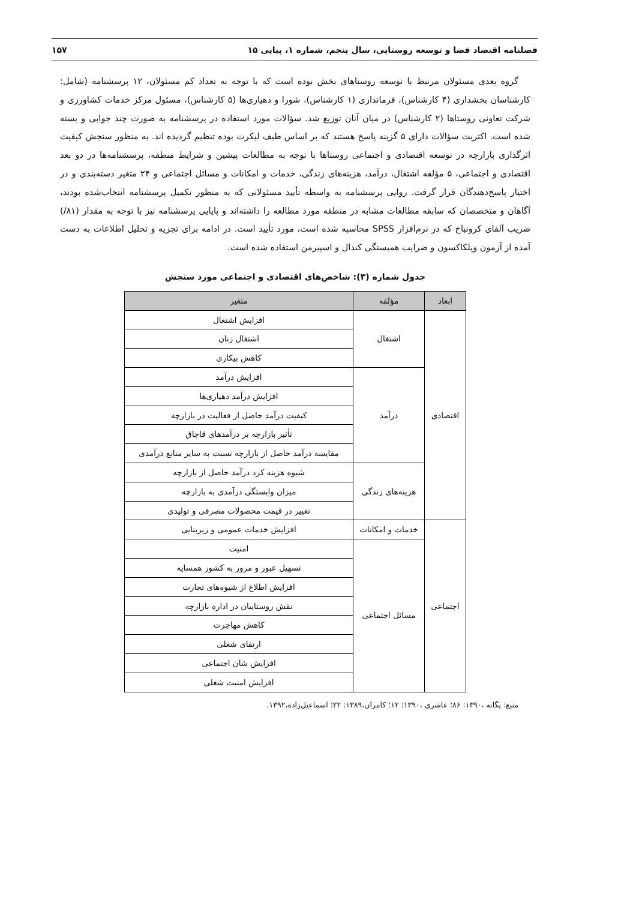فصلنامه اقتصاد فضا و توسعه روستایی، سال پنجم، شماره ۱، پیاپی ۱۵ ۱۵۷
گروه بعدی مسئولان مرتبط با توسعه روستاهای بخش بوده است که با توجه به تعداد کم مسئولان، ۱۲ پرسشنامه (شامل: کارشناسان بخشداری (۴ کارشناس)، فرمانداری (۱ کارشناس)، شورا و دهیاری‌ها (۵ کارشناس)، مسئول مرکز خدمات کشاورزی و شرکت تعاونی روستاها (۲ کارشناس) در میان آنان توزیع شد. سؤالات مورد استفاده در پرسشنامه به صورت چند جوابی و بسته شده است. اکثریت سؤالات دارای ۵ گزینه پاسخ هستند که بر اساس طیف لیکرت بوده تنظیم گردیده اند. به منظور سنجش کیفیت اثرگذاری بازارچه در توسعه اقتصادی و اجتماعی روستاها با توجه به مطالعات پیشین و شرایط منطقه، پرسشنامه‌ها در دو بعد اقتصادی و اجتماعی، ۵ مؤلفه اشتغال، درآمد، هزینه‌های زندگی، خدمات و امکانات و مسائل اجتماعی و ۲۴ متغیر دسته‌بندی و در اختیار پاسخ‌دهندگان قرار گرفت. روایی پرسشنامه به واسطه تأیید مسئولانی که به منظور تکمیل پرسشنامه انتخاب‌شده بودند، آگاهان و متخصصان که سابقه مطالعات مشابه در منطقه مورد مطالعه را داشته‌اند و پایایی پرسشنامه نیز با توجه به مقدار (۸۱/) ضریب آلفای کرونباخ که در نرم‌افزار SPSS محاسبه شده است، مورد تأیید است. در ادامه برای تجزیه و تحلیل اطلاعات به دست آمده از آزمون ویلکاکسون و ضرایب همبستگی کندال و اسپیرمن استفاده شده است.
جدول شماره (۳): شاخص‌های اقتصادی و اجتماعی مورد سنجش
| ابعاد | مؤلفه | متغیر |
| --- | --- | --- |
| اقتصادی | اشتغال | افزایش اشتغال |
| | | اشتغال زنان |
| | | کاهش بیکاری |
| | درآمد | افزایش درآمد |
| | | افزایش درآمد دهیاری‌ها |
| | | کیفیت درآمد حاصل از فعالیت در بازارچه |
| | | تأثیر بازارچه بر درآمدهای قاچاق |
| | | مقایسه درآمد حاصل از بازارچه نسبت به سایر منابع درآمدی |
| | هزینه‌های زندگی | شیوه هزینه کرد درآمد حاصل از بازارچه |
| | | میزان وابستگی درآمدی به بازارچه |
| | | تغییر در قیمت محصولات مصرفی و تولیدی |
| اجتماعی | خدمات و امکانات | افزایش خدمات عمومی و زیربنایی |
| | مسائل اجتماعی | امنیت |
| | | تسهیل عبور و مرور به کشور همسایه |
| | | افزایش اطلاع از شیوه‌های تجارت |
| | | نقش روستاییان در اداره بازارچه |
| | | کاهش مهاجرت |
| | | ارتقای شغلی |
| | | افزایش شان اجتماعی |
| | | افزایش امنیت شغلی |
منبع: یگانه ،۱۳۹۰: ۸۶؛ عاشری ،۱۳۹۰: ۱۲؛ کامران،۱۳۸۹: ۲۲؛ اسماعیل‌زاده،۱۳۹۲.